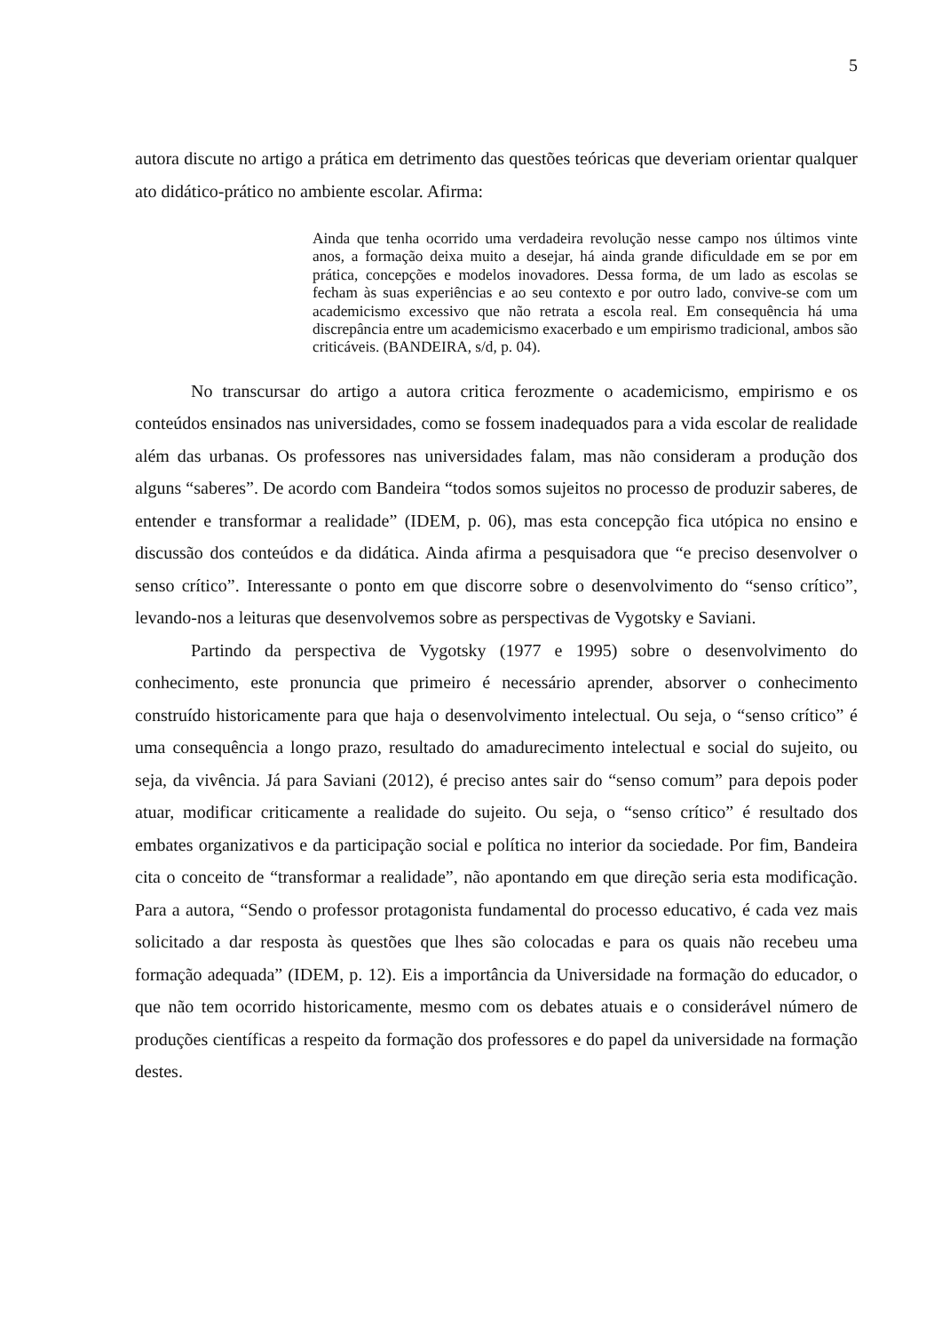5
autora discute no artigo a prática em detrimento das questões teóricas que deveriam orientar qualquer ato didático-prático no ambiente escolar. Afirma:
Ainda que tenha ocorrido uma verdadeira revolução nesse campo nos últimos vinte anos, a formação deixa muito a desejar, há ainda grande dificuldade em se por em prática, concepções e modelos inovadores. Dessa forma, de um lado as escolas se fecham às suas experiências e ao seu contexto e por outro lado, convive-se com um academicismo excessivo que não retrata a escola real. Em consequência há uma discrepância entre um academicismo exacerbado e um empirismo tradicional, ambos são criticáveis. (BANDEIRA, s/d, p. 04).
No transcursar do artigo a autora critica ferozmente o academicismo, empirismo e os conteúdos ensinados nas universidades, como se fossem inadequados para a vida escolar de realidade além das urbanas. Os professores nas universidades falam, mas não consideram a produção dos alguns “saberes”. De acordo com Bandeira “todos somos sujeitos no processo de produzir saberes, de entender e transformar a realidade” (IDEM, p. 06), mas esta concepção fica utópica no ensino e discussão dos conteúdos e da didática. Ainda afirma a pesquisadora que “e preciso desenvolver o senso crítico”. Interessante o ponto em que discorre sobre o desenvolvimento do “senso crítico”, levando-nos a leituras que desenvolvemos sobre as perspectivas de Vygotsky e Saviani.
Partindo da perspectiva de Vygotsky (1977 e 1995) sobre o desenvolvimento do conhecimento, este pronuncia que primeiro é necessário aprender, absorver o conhecimento construído historicamente para que haja o desenvolvimento intelectual. Ou seja, o “senso crítico” é uma consequência a longo prazo, resultado do amadurecimento intelectual e social do sujeito, ou seja, da vivência. Já para Saviani (2012), é preciso antes sair do “senso comum” para depois poder atuar, modificar criticamente a realidade do sujeito. Ou seja, o “senso crítico” é resultado dos embates organizativos e da participação social e política no interior da sociedade. Por fim, Bandeira cita o conceito de “transformar a realidade”, não apontando em que direção seria esta modificação. Para a autora, “Sendo o professor protagonista fundamental do processo educativo, é cada vez mais solicitado a dar resposta às questões que lhes são colocadas e para os quais não recebeu uma formação adequada” (IDEM, p. 12). Eis a importância da Universidade na formação do educador, o que não tem ocorrido historicamente, mesmo com os debates atuais e o considerável número de produções científicas a respeito da formação dos professores e do papel da universidade na formação destes.